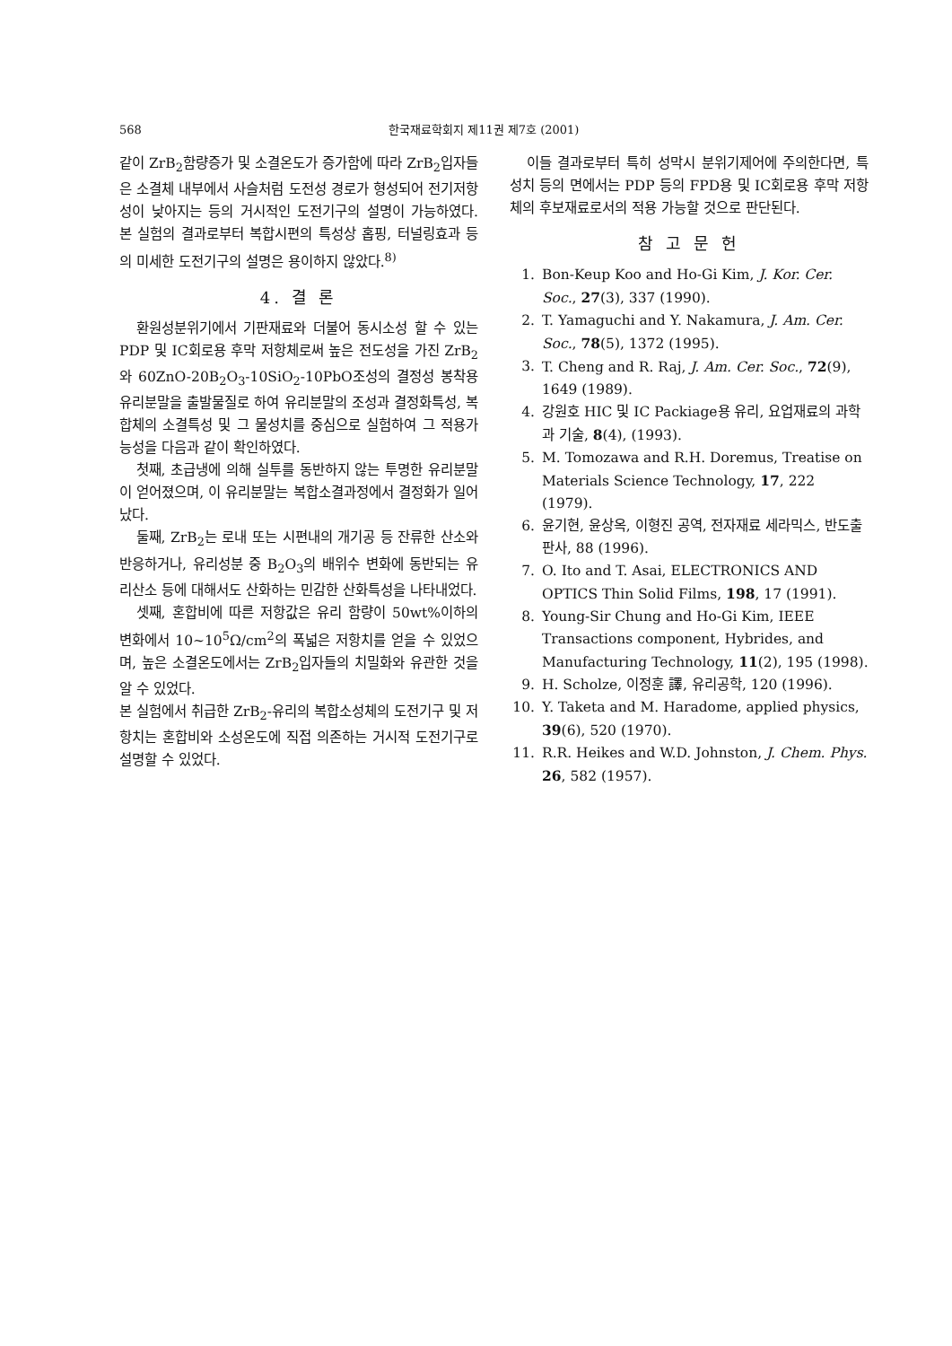568 한국재료학회지 제11권 제7호 (2001)
같이 ZrB<sub>2</sub>함량증가 및 소결온도가 증가함에 따라 ZrB<sub>2</sub>입자들은 소결체 내부에서 사슬처럼 도전성 경로가 형성되어 전기저항성이 낮아지는 등의 거시적인 도전기구의 설명이 가능하였다. 본 실험의 결과로부터 복합시편의 특성상 홉핑, 터널링효과 등의 미세한 도전기구의 설명은 용이하지 않았다.<sup>8)</sup>
4. 결 론
환원성분위기에서 기판재료와 더불어 동시소성 할 수 있는 PDP 및 IC회로용 후막 저항체로써 높은 전도성을 가진 ZrB<sub>2</sub>와 60ZnO-20B<sub>2</sub>O<sub>3</sub>-10SiO<sub>2</sub>-10PbO조성의 결정성 봉착용유리분말을 출발물질로 하여 유리분말의 조성과 결정화특성, 복합체의 소결특성 및 그 물성치를 중심으로 실험하여 그 적용가능성을 다음과 같이 확인하였다.
첫째, 초급냉에 의해 실투를 동반하지 않는 투명한 유리분말이 얻어졌으며, 이 유리분말는 복합소결과정에서 결정화가 일어났다.
둘째, ZrB<sub>2</sub>는 로내 또는 시편내의 개기공 등 잔류한 산소와 반응하거나, 유리성분 중 B<sub>2</sub>O<sub>3</sub>의 배위수 변화에 동반되는 유리산소 등에 대해서도 산화하는 민감한 산화특성을 나타내었다.
셋째, 혼합비에 따른 저항값은 유리 함량이 50wt%이하의 변화에서 10~10<sup>5</sup>Ω/cm<sup>2</sup>의 폭넓은 저항치를 얻을 수 있었으며, 높은 소결온도에서는 ZrB<sub>2</sub>입자들의 치밀화와 유관한 것을 알 수 있었다.
본 실험에서 취급한 ZrB<sub>2</sub>-유리의 복합소성체의 도전기구 및 저항치는 혼합비와 소성온도에 직접 의존하는 거시적 도전기구로 설명할 수 있었다.
이들 결과로부터 특히 성막시 분위기제어에 주의한다면, 특성치 등의 면에서는 PDP 등의 FPD용 및 IC회로용 후막 저항체의 후보재료로서의 적용 가능할 것으로 판단된다.
참 고 문 헌
1. Bon-Keup Koo and Ho-Gi Kim, J. Kor. Cer. Soc., 27(3), 337 (1990).
2. T. Yamaguchi and Y. Nakamura, J. Am. Cer. Soc., 78(5), 1372 (1995).
3. T. Cheng and R. Raj, J. Am. Cer. Soc., 72(9), 1649 (1989).
4. 강원호 HIC 및 IC Packiage용 유리, 요업재료의 과학과 기술, 8(4), (1993).
5. M. Tomozawa and R.H. Doremus, Treatise on Materials Science Technology, 17, 222 (1979).
6. 윤기현, 윤상옥, 이형진 공역, 전자재료 세라믹스, 반도출판사, 88 (1996).
7. O. Ito and T. Asai, ELECTRONICS AND OPTICS Thin Solid Films, 198, 17 (1991).
8. Young-Sir Chung and Ho-Gi Kim, IEEE Transactions component, Hybrides, and Manufacturing Technology, 11(2), 195 (1998).
9. H. Scholze, 이정훈 譯, 유리공학, 120 (1996).
10. Y. Taketa and M. Haradome, applied physics, 39(6), 520 (1970).
11. R.R. Heikes and W.D. Johnston, J. Chem. Phys. 26, 582 (1957).